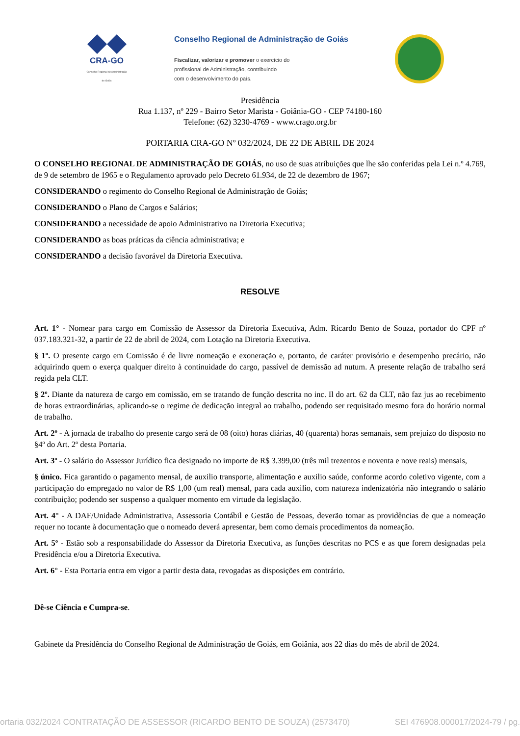CRA-GO
Conselho Regional de Administração de Goiás
Conselho Regional de Administração de Goiás
Fiscalizar, valorizar e promover o exercício do
profissional de Administração, contribuindo
com o desenvolvimento do país.
Presidência
Rua 1.137, nº 229 - Bairro Setor Marista - Goiânia-GO - CEP 74180-160
Telefone: (62) 3230-4769 - www.crago.org.br
PORTARIA CRA-GO Nº 032/2024, DE 22 DE ABRIL DE 2024
O CONSELHO REGIONAL DE ADMINISTRAÇÃO DE GOIÁS, no uso de suas atribuições que lhe são conferidas pela Lei n.º 4.769, de 9 de setembro de 1965 e o Regulamento aprovado pelo Decreto 61.934, de 22 de dezembro de 1967;
CONSIDERANDO o regimento do Conselho Regional de Administração de Goiás;
CONSIDERANDO o Plano de Cargos e Salários;
CONSIDERANDO a necessidade de apoio Administrativo na Diretoria Executiva;
CONSIDERANDO as boas práticas da ciência administrativa; e
CONSIDERANDO a decisão favorável da Diretoria Executiva.
RESOLVE
Art. 1° - Nomear para cargo em Comissão de Assessor da Diretoria Executiva, Adm. Ricardo Bento de Souza, portador do CPF nº 037.183.321-32, a partir de 22 de abril de 2024, com Lotação na Diretoria Executiva.
§ 1º. O presente cargo em Comissão é de livre nomeação e exoneração e, portanto, de caráter provisório e desempenho precário, não adquirindo quem o exerça qualquer direito à continuidade do cargo, passível de demissão ad nutum. A presente relação de trabalho será regida pela CLT.
§ 2º. Diante da natureza de cargo em comissão, em se tratando de função descrita no inc. Il do art. 62 da CLT, não faz jus ao recebimento de horas extraordinárias, aplicando-se o regime de dedicação integral ao trabalho, podendo ser requisitado mesmo fora do horário normal de trabalho.
Art. 2º - A jornada de trabalho do presente cargo será de 08 (oito) horas diárias, 40 (quarenta) horas semanais, sem prejuízo do disposto no §4º do Art. 2º desta Portaria.
Art. 3º - O salário do Assessor Jurídico fica designado no importe de R$ 3.399,00 (três mil trezentos e noventa e nove reais) mensais,
§ único. Fica garantido o pagamento mensal, de auxilio transporte, alimentação e auxilio saúde, conforme acordo coletivo vigente, com a participação do empregado no valor de R$ 1,00 (um real) mensal, para cada auxilio, com natureza indenizatória não integrando o salário contribuição; podendo ser suspenso a qualquer momento em virtude da legislação.
Art. 4° - A DAF/Unidade Administrativa, Assessoria Contábil e Gestão de Pessoas, deverão tomar as providências de que a nomeação requer no tocante à documentação que o nomeado deverá apresentar, bem como demais procedimentos da nomeação.
Art. 5º - Estão sob a responsabilidade do Assessor da Diretoria Executiva, as funções descritas no PCS e as que forem designadas pela Presidência e/ou a Diretoria Executiva.
Art. 6° - Esta Portaria entra em vigor a partir desta data, revogadas as disposições em contrário.
Dê-se Ciência e Cumpra-se.
Gabinete da Presidência do Conselho Regional de Administração de Goiás, em Goiânia, aos 22 dias do mês de abril de 2024.
ortaria 032/2024 CONTRATAÇÃO DE ASSESSOR (RICARDO BENTO DE SOUZA) (2573470) SEI 476908.000017/2024-79 / pg.